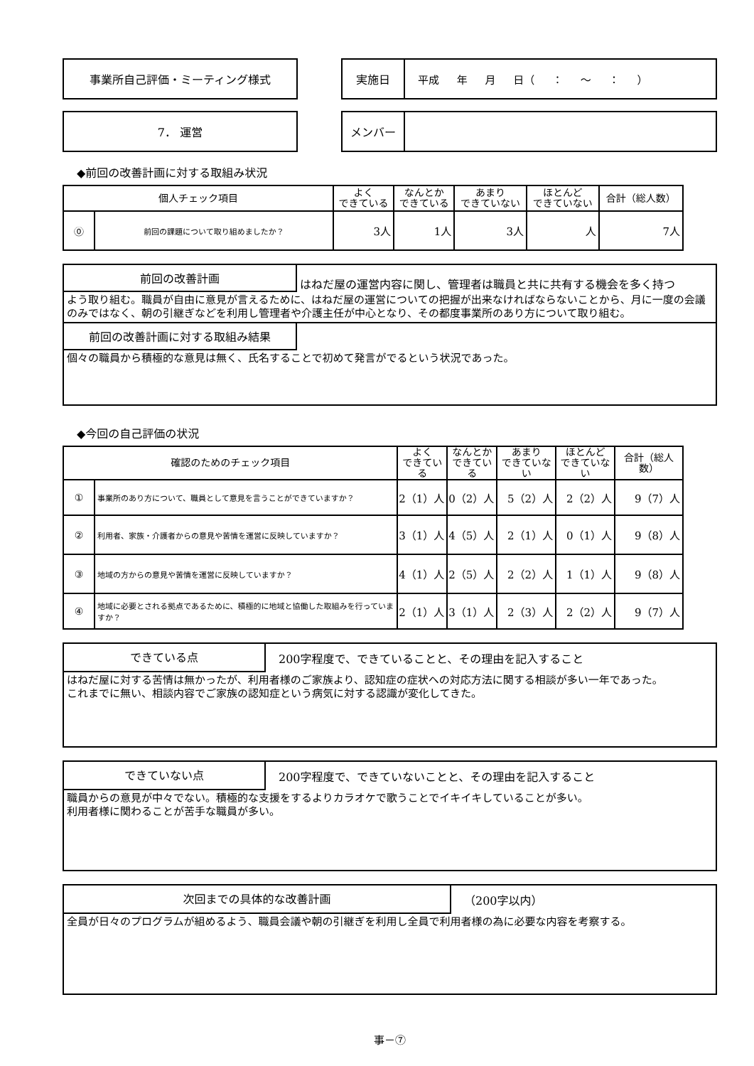事業所自己評価・ミーティング様式
実施日
平成 年 月 日（ ： ～ ： ）
7． 運営
メンバー
◆前回の改善計画に対する取組み状況
| 個人チェック項目 | | よく できている | なんとか できている | あまり できていない | ほとんど できていない | 合計（総人数） |
| --- | --- | --- | --- | --- | --- | --- |
| ⓪ | 前回の課題について取り組めましたか？ | 3人 | 1人 | 3人 | 人 | 7人 |
前回の改善計画
はねだ屋の運営内容に関し、管理者は職員と共に共有する機会を多く持つ
よう取り組む。職員が自由に意見が言えるために、はねだ屋の運営についての把握が出来なければならないことから、月に一度の会議のみではなく、朝の引継ぎなどを利用し管理者や介護主任が中心となり、その都度事業所のあり方について取り組む。
前回の改善計画に対する取組み結果
個々の職員から積極的な意見は無く、氏名することで初めて発言がでるという状況であった。
◆今回の自己評価の状況
| 確認のためのチェック項目 | | よく できている | なんとか できている | あまり できていない | ほとんど できていない | 合計（総人数） |
| --- | --- | --- | --- | --- | --- | --- |
| ① | 事業所のあり方について、職員として意見を言うことができていますか？ | 2（1）人 | 0（2）人 | 5（2）人 | 2（2）人 | 9（7）人 |
| ② | 利用者、家族・介護者からの意見や苦情を運営に反映していますか？ | 3（1）人 | 4（5）人 | 2（1）人 | 0（1）人 | 9（8）人 |
| ③ | 地域の方からの意見や苦情を運営に反映していますか？ | 4（1）人 | 2（5）人 | 2（2）人 | 1（1）人 | 9（8）人 |
| ④ | 地域に必要とされる拠点であるために、積極的に地域と協働した取組みを行っていますか？ | 2（1）人 | 3（1）人 | 2（3）人 | 2（2）人 | 9（7）人 |
できている点 200字程度で、できていることと、その理由を記入すること
はねだ屋に対する苦情は無かったが、利用者様のご家族より、認知症の症状への対応方法に関する相談が多い一年であった。
これまでに無い、相談内容でご家族の認知症という病気に対する認識が変化してきた。
できていない点 200字程度で、できていないことと、その理由を記入すること
職員からの意見が中々でない。積極的な支援をするよりカラオケで歌うことでイキイキしていることが多い。
利用者様に関わることが苦手な職員が多い。
次回までの具体的な改善計画 （200字以内）
全員が日々のプログラムが組めるよう、職員会議や朝の引継ぎを利用し全員で利用者様の為に必要な内容を考察する。
事－⑦